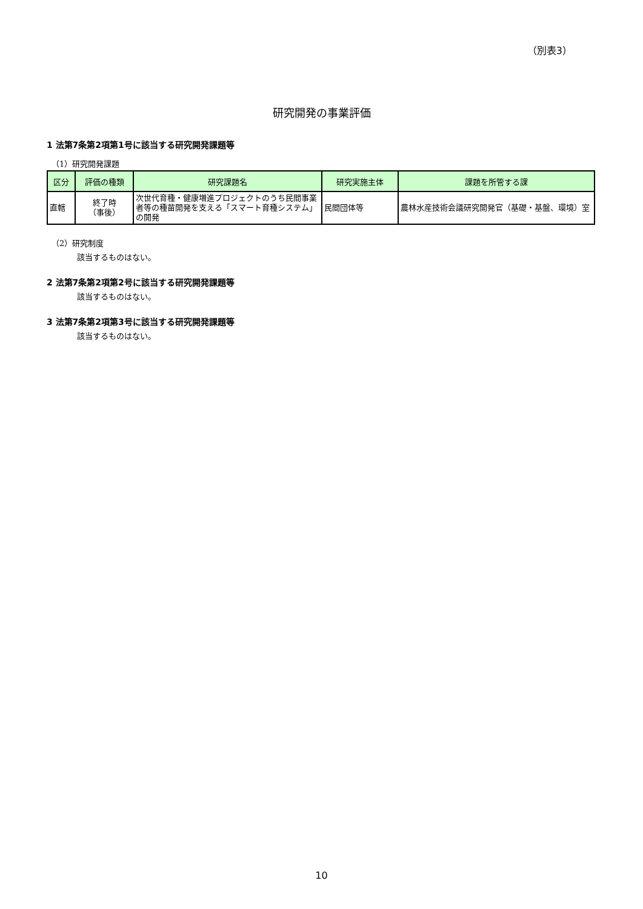（別表3）
研究開発の事業評価
1 法第7条第2項第1号に該当する研究開発課題等
（1）研究開発課題
| 区分 | 評価の種類 | 研究課題名 | 研究実施主体 | 課題を所管する課 |
| --- | --- | --- | --- | --- |
| 直轄 | 終了時 （事後） | 次世代育種・健康増進プロジェクトのうち民間事業者等の種苗開発を支える「スマート育種システム」の開発 | 民間団体等 | 農林水産技術会議研究開発官（基礎・基盤、環境）室 |
（2）研究制度
該当するものはない。
2 法第7条第2項第2号に該当する研究開発課題等
該当するものはない。
3 法第7条第2項第3号に該当する研究開発課題等
該当するものはない。
10